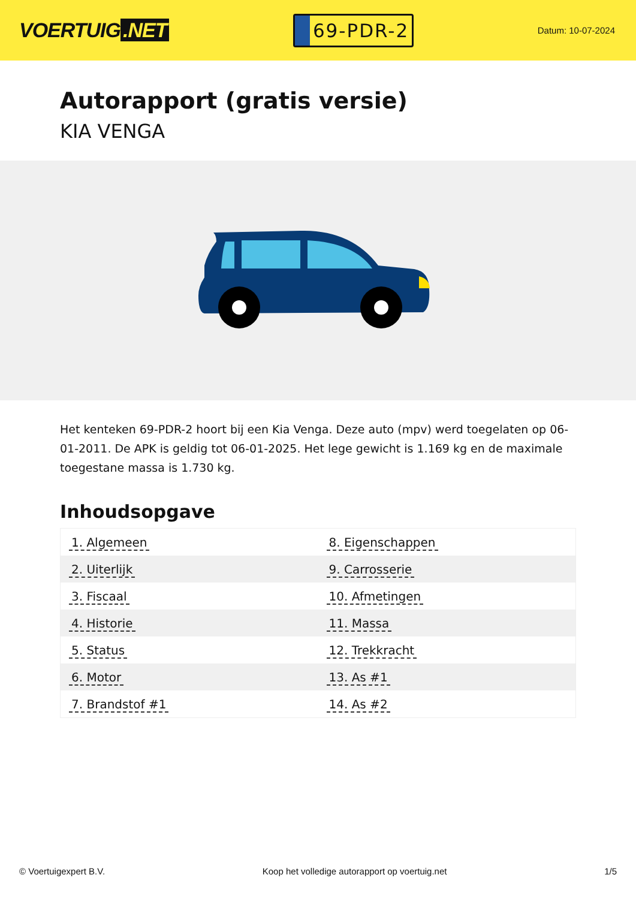VOERTUIG.NET
69-PDR-2
Datum: 10-07-2024
Autorapport (gratis versie)
KIA VENGA
Het kenteken 69-PDR-2 hoort bij een Kia Venga. Deze auto (mpv) werd toegelaten op 06-01-2011. De APK is geldig tot 06-01-2025. Het lege gewicht is 1.169 kg en de maximale toegestane massa is 1.730 kg.
Inhoudsopgave
| 1. Algemeen | 8. Eigenschappen |
| 2. Uiterlijk | 9. Carrosserie |
| 3. Fiscaal | 10. Afmetingen |
| 4. Historie | 11. Massa |
| 5. Status | 12. Trekkracht |
| 6. Motor | 13. As #1 |
| 7. Brandstof #1 | 14. As #2 |
© Voertuigexpert B.V. Koop het volledige autorapport op voertuig.net 1/5